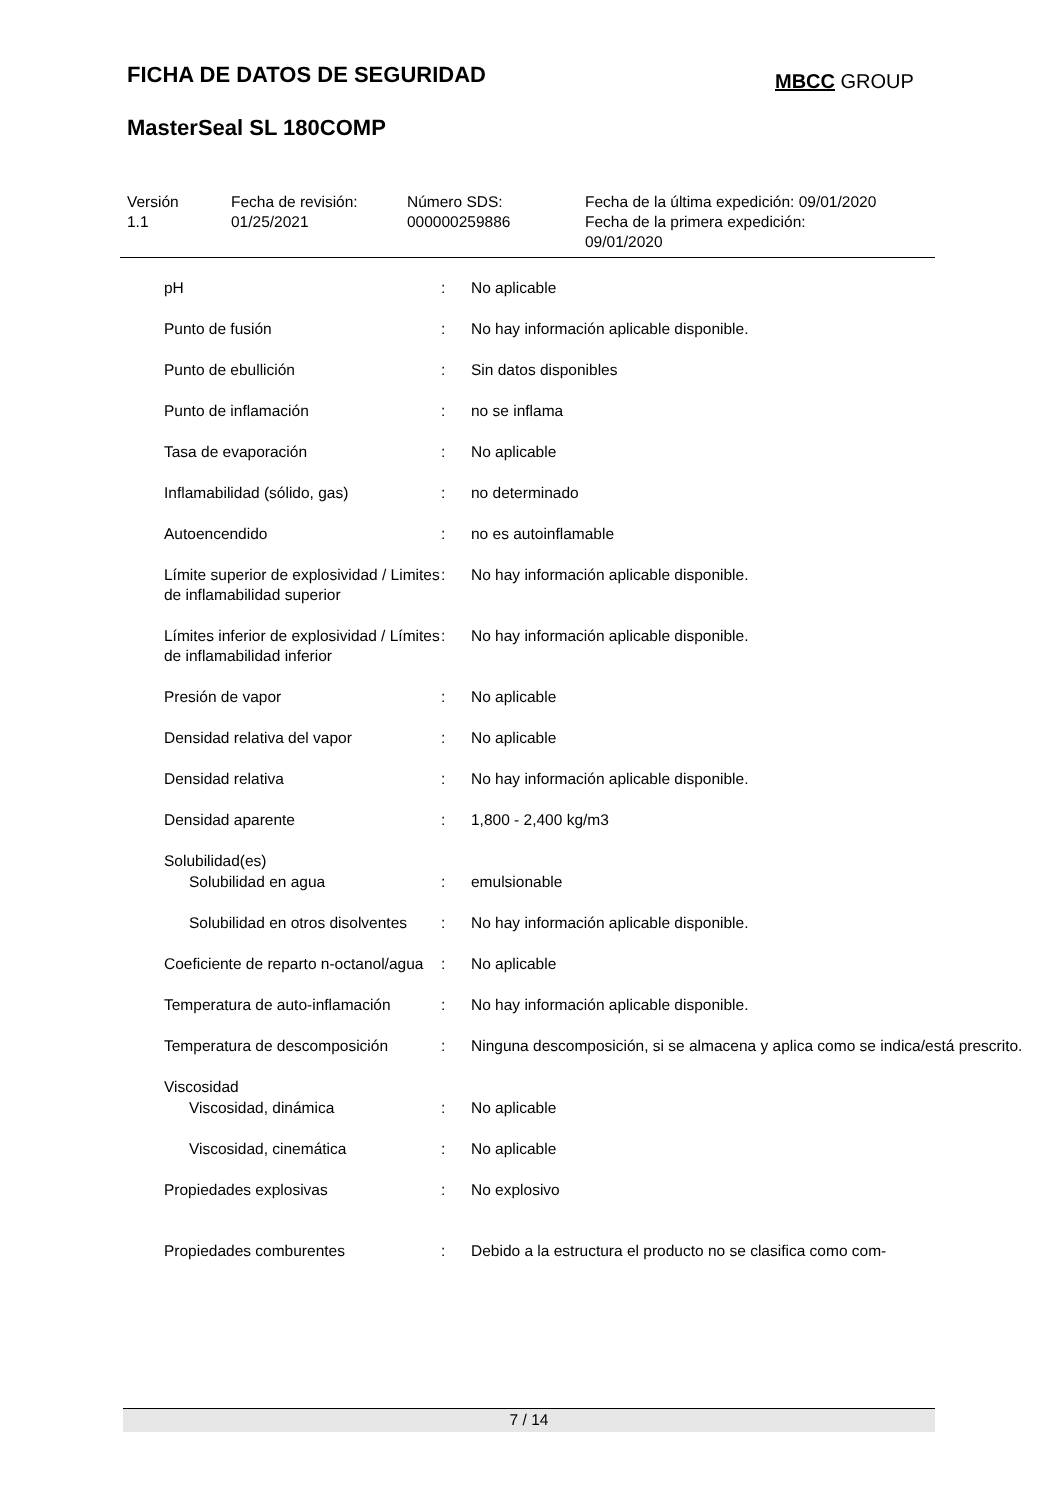FICHA DE DATOS DE SEGURIDAD MBCC GROUP
MasterSeal SL 180COMP
| Versión 1.1 | Fecha de revisión: 01/25/2021 | Número SDS: 000000259886 | Fecha de la última expedición: 09/01/2020 Fecha de la primera expedición: 09/01/2020 |
| pH | : | No aplicable |
| Punto de fusión | : | No hay información aplicable disponible. |
| Punto de ebullición | : | Sin datos disponibles |
| Punto de inflamación | : | no se inflama |
| Tasa de evaporación | : | No aplicable |
| Inflamabilidad (sólido, gas) | : | no determinado |
| Autoencendido | : | no es autoinflamable |
| Límite superior de explosividad / Limites de inflamabilidad superior | : | No hay información aplicable disponible. |
| Límites inferior de explosividad / Límites de inflamabilidad inferior | : | No hay información aplicable disponible. |
| Presión de vapor | : | No aplicable |
| Densidad relativa del vapor | : | No aplicable |
| Densidad relativa | : | No hay información aplicable disponible. |
| Densidad aparente | : | 1,800 - 2,400 kg/m3 |
| Solubilidad(es) | | |
| Solubilidad en agua | : | emulsionable |
| Solubilidad en otros disolventes | : | No hay información aplicable disponible. |
| Coeficiente de reparto n-octanol/agua | : | No aplicable |
| Temperatura de auto-inflamación | : | No hay información aplicable disponible. |
| Temperatura de descomposición | : | Ninguna descomposición, si se almacena y aplica como se indica/está prescrito. |
| Viscosidad | | |
| Viscosidad, dinámica | : | No aplicable |
| Viscosidad, cinemática | : | No aplicable |
| Propiedades explosivas | : | No explosivo |
| Propiedades comburentes | : | Debido a la estructura el producto no se clasifica como com- |
7 / 14